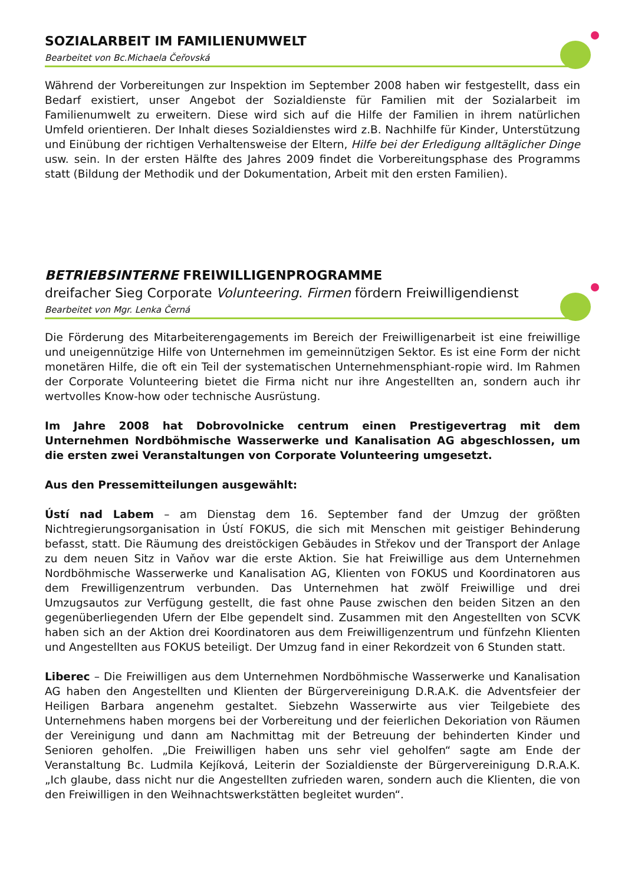SOZIALARBEIT IM FAMILIENUMWELT
Bearbeitet von Bc.Michaela Čeřovská
Während der Vorbereitungen zur Inspektion im September 2008 haben wir festgestellt, dass ein Bedarf existiert, unser Angebot der Sozialdienste für Familien mit der Sozialarbeit im Familienumwelt zu erweitern. Diese wird sich auf die Hilfe der Familien in ihrem natürlichen Umfeld orientieren. Der Inhalt dieses Sozialdienstes wird z.B. Nachhilfe für Kinder, Unterstützung und Einübung der richtigen Verhaltensweise der Eltern, Hilfe bei der Erledigung alltäglicher Dinge usw. sein. In der ersten Hälfte des Jahres 2009 findet die Vorbereitungsphase des Programms statt (Bildung der Methodik und der Dokumentation, Arbeit mit den ersten Familien).
BETRIEBSINTERNE FREIWILLIGENPROGRAMME
dreifacher Sieg Corporate Volunteering. Firmen fördern Freiwilligendienst
Bearbeitet von Mgr. Lenka Černá
Die Förderung des Mitarbeiterengagements im Bereich der Freiwilligenarbeit ist eine freiwillige und uneigennützige Hilfe von Unternehmen im gemeinnützigen Sektor. Es ist eine Form der nicht monetären Hilfe, die oft ein Teil der systematischen Unternehmensphiant-ropie wird. Im Rahmen der Corporate Volunteering bietet die Firma nicht nur ihre Angestellten an, sondern auch ihr wertvolles Know-how oder technische Ausrüstung.
Im Jahre 2008 hat Dobrovolnicke centrum einen Prestigevertrag mit dem Unternehmen Nordböhmische Wasserwerke und Kanalisation AG abgeschlossen, um die ersten zwei Veranstaltungen von Corporate Volunteering umgesetzt.
Aus den Pressemitteilungen ausgewählt:
Ústí nad Labem – am Dienstag dem 16. September fand der Umzug der größten Nichtregierungsorganisation in Ústí FOKUS, die sich mit Menschen mit geistiger Behinderung befasst, statt. Die Räumung des dreistöckigen Gebäudes in Střekov und der Transport der Anlage zu dem neuen Sitz in Vaňov war die erste Aktion. Sie hat Freiwillige aus dem Unternehmen Nordböhmische Wasserwerke und Kanalisation AG, Klienten von FOKUS und Koordinatoren aus dem Frewilligenzentrum verbunden. Das Unternehmen hat zwölf Freiwillige und drei Umzugsautos zur Verfügung gestellt, die fast ohne Pause zwischen den beiden Sitzen an den gegenüberliegenden Ufern der Elbe gependelt sind. Zusammen mit den Angestellten von SCVK haben sich an der Aktion drei Koordinatoren aus dem Freiwilligenzentrum und fünfzehn Klienten und Angestellten aus FOKUS beteiligt. Der Umzug fand in einer Rekordzeit von 6 Stunden statt.
Liberec – Die Freiwilligen aus dem Unternehmen Nordböhmische Wasserwerke und Kanalisation AG haben den Angestellten und Klienten der Bürgervereinigung D.R.A.K. die Adventsfeier der Heiligen Barbara angenehm gestaltet. Siebzehn Wasserwirte aus vier Teilgebiete des Unternehmens haben morgens bei der Vorbereitung und der feierlichen Dekoriation von Räumen der Vereinigung und dann am Nachmittag mit der Betreuung der behinderten Kinder und Senioren geholfen. „Die Freiwilligen haben uns sehr viel geholfen“ sagte am Ende der Veranstaltung Bc. Ludmila Kejíková, Leiterin der Sozialdienste der Bürgervereinigung D.R.A.K. „Ich glaube, dass nicht nur die Angestellten zufrieden waren, sondern auch die Klienten, die von den Freiwilligen in den Weihnachtswerkstätten begleitet wurden“.